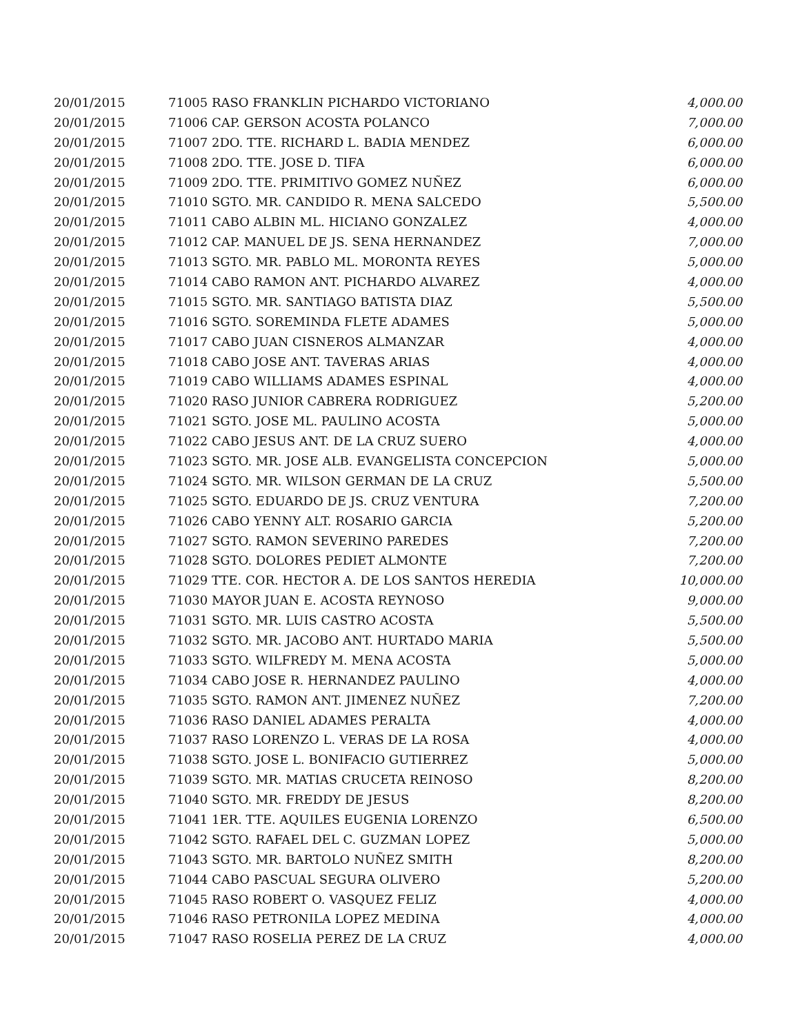| 20/01/2015 | 71005 RASO FRANKLIN PICHARDO VICTORIANO | 4,000.00 |
| 20/01/2015 | 71006 CAP. GERSON ACOSTA POLANCO | 7,000.00 |
| 20/01/2015 | 71007 2DO. TTE. RICHARD L. BADIA MENDEZ | 6,000.00 |
| 20/01/2015 | 71008 2DO. TTE. JOSE D. TIFA | 6,000.00 |
| 20/01/2015 | 71009 2DO. TTE. PRIMITIVO GOMEZ NUÑEZ | 6,000.00 |
| 20/01/2015 | 71010 SGTO. MR. CANDIDO R. MENA SALCEDO | 5,500.00 |
| 20/01/2015 | 71011 CABO ALBIN ML. HICIANO GONZALEZ | 4,000.00 |
| 20/01/2015 | 71012 CAP. MANUEL DE JS. SENA HERNANDEZ | 7,000.00 |
| 20/01/2015 | 71013 SGTO. MR. PABLO ML. MORONTA REYES | 5,000.00 |
| 20/01/2015 | 71014 CABO RAMON ANT. PICHARDO ALVAREZ | 4,000.00 |
| 20/01/2015 | 71015 SGTO. MR. SANTIAGO BATISTA DIAZ | 5,500.00 |
| 20/01/2015 | 71016 SGTO. SOREMINDA FLETE ADAMES | 5,000.00 |
| 20/01/2015 | 71017 CABO JUAN CISNEROS ALMANZAR | 4,000.00 |
| 20/01/2015 | 71018 CABO JOSE ANT. TAVERAS ARIAS | 4,000.00 |
| 20/01/2015 | 71019 CABO WILLIAMS ADAMES ESPINAL | 4,000.00 |
| 20/01/2015 | 71020 RASO JUNIOR CABRERA RODRIGUEZ | 5,200.00 |
| 20/01/2015 | 71021 SGTO. JOSE ML. PAULINO ACOSTA | 5,000.00 |
| 20/01/2015 | 71022 CABO JESUS ANT. DE LA CRUZ SUERO | 4,000.00 |
| 20/01/2015 | 71023 SGTO. MR. JOSE ALB. EVANGELISTA CONCEPCION | 5,000.00 |
| 20/01/2015 | 71024 SGTO. MR. WILSON GERMAN DE LA CRUZ | 5,500.00 |
| 20/01/2015 | 71025 SGTO. EDUARDO DE JS. CRUZ VENTURA | 7,200.00 |
| 20/01/2015 | 71026 CABO YENNY ALT. ROSARIO GARCIA | 5,200.00 |
| 20/01/2015 | 71027 SGTO. RAMON SEVERINO PAREDES | 7,200.00 |
| 20/01/2015 | 71028 SGTO. DOLORES PEDIET ALMONTE | 7,200.00 |
| 20/01/2015 | 71029 TTE. COR. HECTOR A. DE LOS SANTOS HEREDIA | 10,000.00 |
| 20/01/2015 | 71030 MAYOR JUAN E. ACOSTA REYNOSO | 9,000.00 |
| 20/01/2015 | 71031 SGTO. MR. LUIS CASTRO ACOSTA | 5,500.00 |
| 20/01/2015 | 71032 SGTO. MR. JACOBO ANT. HURTADO MARIA | 5,500.00 |
| 20/01/2015 | 71033 SGTO. WILFREDY M. MENA ACOSTA | 5,000.00 |
| 20/01/2015 | 71034 CABO JOSE R. HERNANDEZ PAULINO | 4,000.00 |
| 20/01/2015 | 71035 SGTO. RAMON ANT. JIMENEZ NUÑEZ | 7,200.00 |
| 20/01/2015 | 71036 RASO DANIEL ADAMES PERALTA | 4,000.00 |
| 20/01/2015 | 71037 RASO LORENZO L. VERAS DE LA ROSA | 4,000.00 |
| 20/01/2015 | 71038 SGTO. JOSE L. BONIFACIO GUTIERREZ | 5,000.00 |
| 20/01/2015 | 71039 SGTO. MR. MATIAS CRUCETA REINOSO | 8,200.00 |
| 20/01/2015 | 71040 SGTO. MR. FREDDY DE JESUS | 8,200.00 |
| 20/01/2015 | 71041 1ER. TTE. AQUILES EUGENIA LORENZO | 6,500.00 |
| 20/01/2015 | 71042 SGTO. RAFAEL DEL C. GUZMAN LOPEZ | 5,000.00 |
| 20/01/2015 | 71043 SGTO. MR. BARTOLO NUÑEZ SMITH | 8,200.00 |
| 20/01/2015 | 71044 CABO PASCUAL SEGURA OLIVERO | 5,200.00 |
| 20/01/2015 | 71045 RASO ROBERT O. VASQUEZ FELIZ | 4,000.00 |
| 20/01/2015 | 71046 RASO PETRONILA LOPEZ MEDINA | 4,000.00 |
| 20/01/2015 | 71047 RASO ROSELIA PEREZ DE LA CRUZ | 4,000.00 |